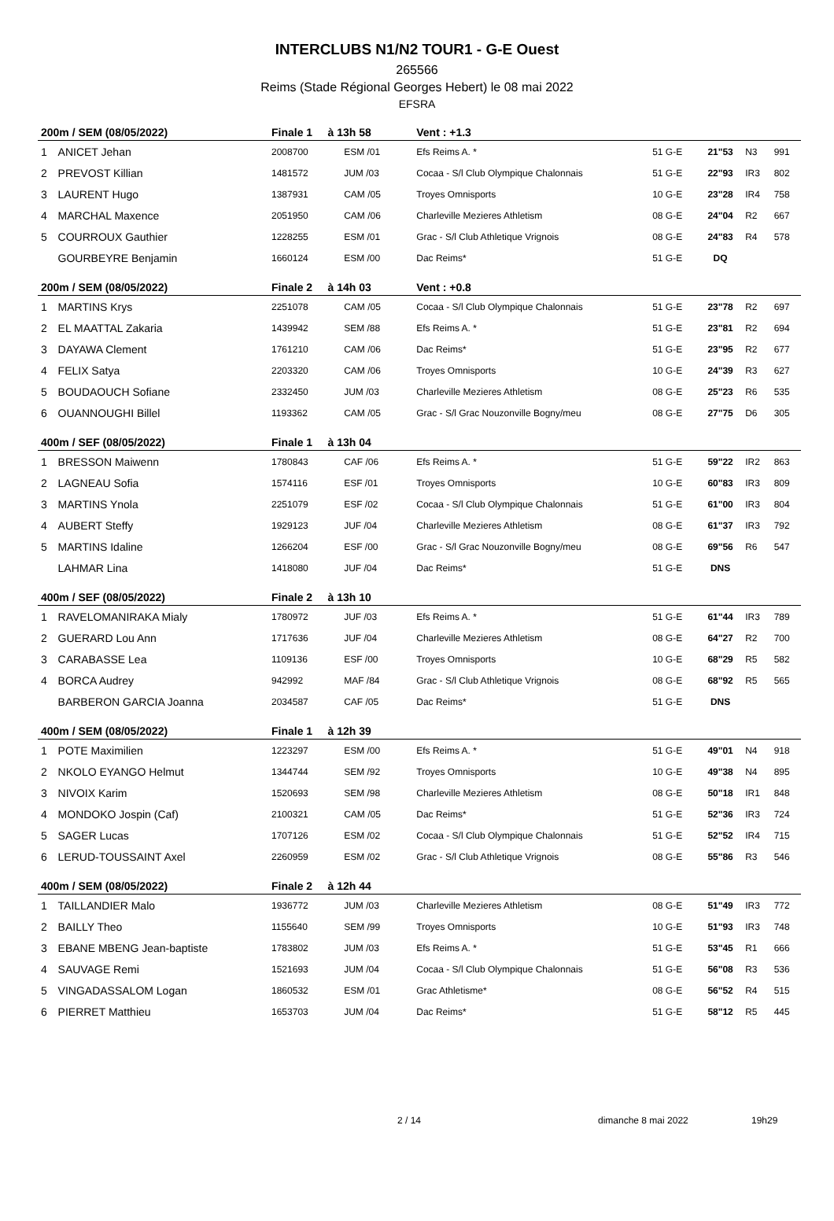INTERCLUBS N1/N2 TOUR1 - G-E Ouest
265566
Reims (Stade Régional Georges Hebert) le 08 mai 2022
EFSRA
| 200m / SEM (08/05/2022) | | Finale 1 à 13h 58 | | Vent : +1.3 | | | | |
| --- | --- | --- | --- | --- | --- | --- | --- | --- |
| 1 | ANICET Jehan | 2008700 | ESM /01 | Efs Reims A. * | 51 G-E | 21"53 | N3 | 991 |
| 2 | PREVOST Killian | 1481572 | JUM /03 | Cocaa - S/l Club Olympique Chalonnais | 51 G-E | 22"93 | IR3 | 802 |
| 3 | LAURENT Hugo | 1387931 | CAM /05 | Troyes Omnisports | 10 G-E | 23"28 | IR4 | 758 |
| 4 | MARCHAL Maxence | 2051950 | CAM /06 | Charleville Mezieres Athletism | 08 G-E | 24"04 | R2 | 667 |
| 5 | COURROUX Gauthier | 1228255 | ESM /01 | Grac - S/l Club Athletique Vrignois | 08 G-E | 24"83 | R4 | 578 |
| | GOURBEYRE Benjamin | 1660124 | ESM /00 | Dac Reims* | 51 G-E | DQ | | |
| 200m / SEM (08/05/2022) | | Finale 2 à 14h 03 | | Vent : +0.8 | | | | |
| 1 | MARTINS Krys | 2251078 | CAM /05 | Cocaa - S/l Club Olympique Chalonnais | 51 G-E | 23"78 | R2 | 697 |
| 2 | EL MAATTAL Zakaria | 1439942 | SEM /88 | Efs Reims A. * | 51 G-E | 23"81 | R2 | 694 |
| 3 | DAYAWA Clement | 1761210 | CAM /06 | Dac Reims* | 51 G-E | 23"95 | R2 | 677 |
| 4 | FELIX Satya | 2203320 | CAM /06 | Troyes Omnisports | 10 G-E | 24"39 | R3 | 627 |
| 5 | BOUDAOUCH Sofiane | 2332450 | JUM /03 | Charleville Mezieres Athletism | 08 G-E | 25"23 | R6 | 535 |
| 6 | OUANNOUGHI Billel | 1193362 | CAM /05 | Grac - S/l Grac Nouzonville Bogny/meu | 08 G-E | 27"75 | D6 | 305 |
| 400m / SEF (08/05/2022) | | Finale 1 à 13h 04 | | | | | | |
| 1 | BRESSON Maiwenn | 1780843 | CAF /06 | Efs Reims A. * | 51 G-E | 59"22 | IR2 | 863 |
| 2 | LAGNEAU Sofia | 1574116 | ESF /01 | Troyes Omnisports | 10 G-E | 60"83 | IR3 | 809 |
| 3 | MARTINS Ynola | 2251079 | ESF /02 | Cocaa - S/l Club Olympique Chalonnais | 51 G-E | 61"00 | IR3 | 804 |
| 4 | AUBERT Steffy | 1929123 | JUF /04 | Charleville Mezieres Athletism | 08 G-E | 61"37 | IR3 | 792 |
| 5 | MARTINS Idaline | 1266204 | ESF /00 | Grac - S/l Grac Nouzonville Bogny/meu | 08 G-E | 69"56 | R6 | 547 |
| | LAHMAR Lina | 1418080 | JUF /04 | Dac Reims* | 51 G-E | DNS | | |
| 400m / SEF (08/05/2022) | | Finale 2 à 13h 10 | | | | | | |
| 1 | RAVELOMANIRAKA Mialy | 1780972 | JUF /03 | Efs Reims A. * | 51 G-E | 61"44 | IR3 | 789 |
| 2 | GUERARD Lou Ann | 1717636 | JUF /04 | Charleville Mezieres Athletism | 08 G-E | 64"27 | R2 | 700 |
| 3 | CARABASSE Lea | 1109136 | ESF /00 | Troyes Omnisports | 10 G-E | 68"29 | R5 | 582 |
| 4 | BORCA Audrey | 942992 | MAF /84 | Grac - S/l Club Athletique Vrignois | 08 G-E | 68"92 | R5 | 565 |
| | BARBERON GARCIA Joanna | 2034587 | CAF /05 | Dac Reims* | 51 G-E | DNS | | |
| 400m / SEM (08/05/2022) | | Finale 1 à 12h 39 | | | | | | |
| 1 | POTE Maximilien | 1223297 | ESM /00 | Efs Reims A. * | 51 G-E | 49"01 | N4 | 918 |
| 2 | NKOLO EYANGO Helmut | 1344744 | SEM /92 | Troyes Omnisports | 10 G-E | 49"38 | N4 | 895 |
| 3 | NIVOIX Karim | 1520693 | SEM /98 | Charleville Mezieres Athletism | 08 G-E | 50"18 | IR1 | 848 |
| 4 | MONDOKO Jospin (Caf) | 2100321 | CAM /05 | Dac Reims* | 51 G-E | 52"36 | IR3 | 724 |
| 5 | SAGER Lucas | 1707126 | ESM /02 | Cocaa - S/l Club Olympique Chalonnais | 51 G-E | 52"52 | IR4 | 715 |
| 6 | LERUD-TOUSSAINT Axel | 2260959 | ESM /02 | Grac - S/l Club Athletique Vrignois | 08 G-E | 55"86 | R3 | 546 |
| 400m / SEM (08/05/2022) | | Finale 2 à 12h 44 | | | | | | |
| 1 | TAILLANDIER Malo | 1936772 | JUM /03 | Charleville Mezieres Athletism | 08 G-E | 51"49 | IR3 | 772 |
| 2 | BAILLY Theo | 1155640 | SEM /99 | Troyes Omnisports | 10 G-E | 51"93 | IR3 | 748 |
| 3 | EBANE MBENG Jean-baptiste | 1783802 | JUM /03 | Efs Reims A. * | 51 G-E | 53"45 | R1 | 666 |
| 4 | SAUVAGE Remi | 1521693 | JUM /04 | Cocaa - S/l Club Olympique Chalonnais | 51 G-E | 56"08 | R3 | 536 |
| 5 | VINGADASSALOM Logan | 1860532 | ESM /01 | Grac Athletisme* | 08 G-E | 56"52 | R4 | 515 |
| 6 | PIERRET Matthieu | 1653703 | JUM /04 | Dac Reims* | 51 G-E | 58"12 | R5 | 445 |
2 / 14 dimanche 8 mai 2022 19h29